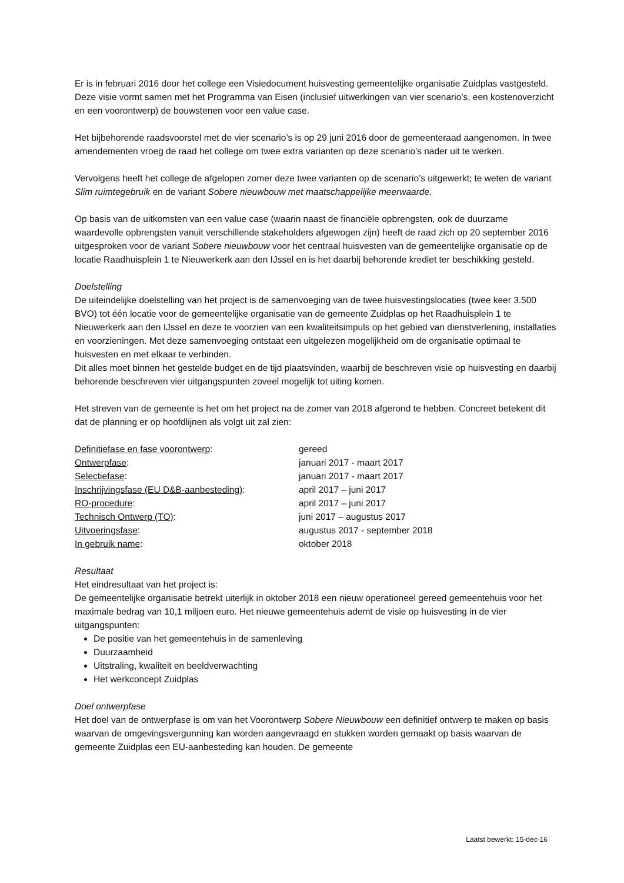Er is in februari 2016 door het college een Visiedocument huisvesting gemeentelijke organisatie Zuidplas vastgesteld. Deze visie vormt samen met het Programma van Eisen (inclusief uitwerkingen van vier scenario’s, een kostenoverzicht en een voorontwerp) de bouwstenen voor een value case.
Het bijbehorende raadsvoorstel met de vier scenario’s is op 29 juni 2016 door de gemeenteraad aangenomen. In twee amendementen vroeg de raad het college om twee extra varianten op deze scenario’s nader uit te werken.
Vervolgens heeft het college de afgelopen zomer deze twee varianten op de scenario’s uitgewerkt; te weten de variant Slim ruimtegebruik en de variant Sobere nieuwbouw met maatschappelijke meerwaarde.
Op basis van de uitkomsten van een value case (waarin naast de financiële opbrengsten, ook de duurzame waardevolle opbrengsten vanuit verschillende stakeholders afgewogen zijn) heeft de raad zich op 20 september 2016 uitgesproken voor de variant Sobere nieuwbouw voor het centraal huisvesten van de gemeentelijke organisatie op de locatie Raadhuisplein 1 te Nieuwerkerk aan den IJssel en is het daarbij behorende krediet ter beschikking gesteld.
Doelstelling
De uiteindelijke doelstelling van het project is de samenvoeging van de twee huisvestingslocaties (twee keer 3.500 BVO) tot één locatie voor de gemeentelijke organisatie van de gemeente Zuidplas op het Raadhuisplein 1 te Nieuwerkerk aan den IJssel en deze te voorzien van een kwaliteitsimpuls op het gebied van dienstverlening, installaties en voorzieningen. Met deze samenvoeging ontstaat een uitgelezen mogelijkheid om de organisatie optimaal te huisvesten en met elkaar te verbinden.
Dit alles moet binnen het gestelde budget en de tijd plaatsvinden, waarbij de beschreven visie op huisvesting en daarbij behorende beschreven vier uitgangspunten zoveel mogelijk tot uiting komen.
Het streven van de gemeente is het om het project na de zomer van 2018 afgerond te hebben. Concreet betekent dit dat de planning er op hoofdlijnen als volgt uit zal zien:
| Definitiefase en fase voorontwerp : | gereed |
| Ontwerpfase : | januari 2017 - maart 2017 |
| Selectiefase : | januari 2017 - maart 2017 |
| Inschrijvingsfase (EU D&B-aanbesteding) : | april 2017 – juni 2017 |
| RO-procedure : | april 2017 – juni 2017 |
| Technisch Ontwerp (TO) : | juni 2017 – augustus 2017 |
| Uitvoeringsfase : | augustus 2017 - september 2018 |
| In gebruik name : | oktober 2018 |
Resultaat
Het eindresultaat van het project is:
De gemeentelijke organisatie betrekt uiterlijk in oktober 2018 een nieuw operationeel gereed gemeentehuis voor het maximale bedrag van 10,1 miljoen euro. Het nieuwe gemeentehuis ademt de visie op huisvesting in de vier uitgangspunten:
De positie van het gemeentehuis in de samenleving
Duurzaamheid
Uitstraling, kwaliteit en beeldverwachting
Het werkconcept Zuidplas
Doel ontwerpfase
Het doel van de ontwerpfase is om van het Voorontwerp Sobere Nieuwbouw een definitief ontwerp te maken op basis waarvan de omgevingsvergunning kan worden aangevraagd en stukken worden gemaakt op basis waarvan de gemeente Zuidplas een EU-aanbesteding kan houden. De gemeente
Laatst bewerkt: 15-dec-16